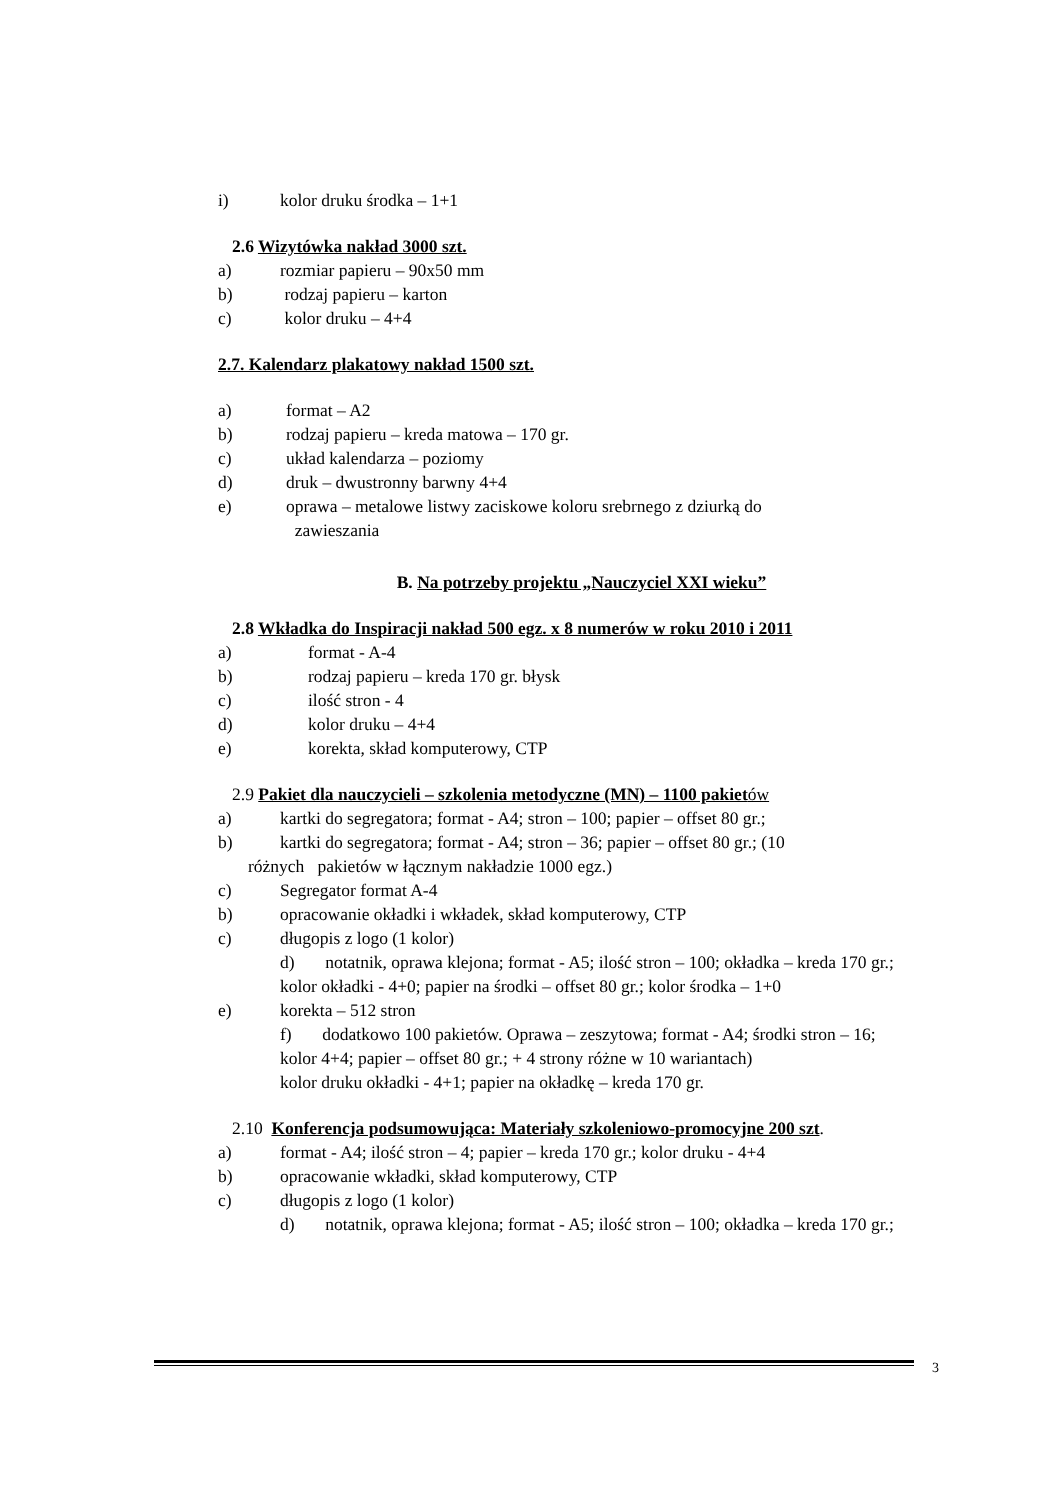i) kolor druku środka – 1+1
2.6 Wizytówka nakład 3000 szt.
a) rozmiar papieru – 90x50 mm
b) rodzaj papieru – karton
c) kolor druku – 4+4
2.7. Kalendarz plakatowy nakład 1500 szt.
a) format – A2
b) rodzaj papieru – kreda matowa – 170 gr.
c) układ kalendarza – poziomy
d) druk – dwustronny barwny 4+4
e) oprawa – metalowe listwy zaciskowe koloru srebrnego z dziurką do
zawieszania
B. Na potrzeby projektu „Nauczyciel XXI wieku”
2.8 Wkładka do Inspiracji nakład 500 egz. x 8 numerów w roku 2010 i 2011
a) format - A-4
b) rodzaj papieru – kreda 170 gr. błysk
c) ilość stron - 4
d) kolor druku – 4+4
e) korekta, skład komputerowy, CTP
2.9 Pakiet dla nauczycieli – szkolenia metodyczne (MN) – 1100 pakiet ów
a) kartki do segregatora; format - A4; stron – 100; papier – offset 80 gr.;
b) kartki do segregatora; format - A4; stron – 36; papier – offset 80 gr.; (10
różnych pakietów w łącznym nakładzie 1000 egz.)
c) Segregator format A-4
b) opracowanie okładki i wkładek, skład komputerowy, CTP
c) długopis z logo (1 kolor)
d) notatnik, oprawa klejona; format - A5; ilość stron – 100; okładka – kreda 170 gr.;
kolor okładki - 4+0; papier na środki – offset 80 gr.; kolor środka – 1+0
e) korekta – 512 stron
f) dodatkowo 100 pakietów. Oprawa – zeszytowa; format - A4; środki stron – 16;
kolor 4+4; papier – offset 80 gr.; + 4 strony różne w 10 wariantach)
kolor druku okładki - 4+1; papier na okładkę – kreda 170 gr.
2.10 Konferencja podsumowująca: Materiały szkoleniowo-promocyjne 200 szt.
a) format - A4; ilość stron – 4; papier – kreda 170 gr.; kolor druku - 4+4
b) opracowanie wkładki, skład komputerowy, CTP
c) długopis z logo (1 kolor)
d) notatnik, oprawa klejona; format - A5; ilość stron – 100; okładka – kreda 170 gr.;
3